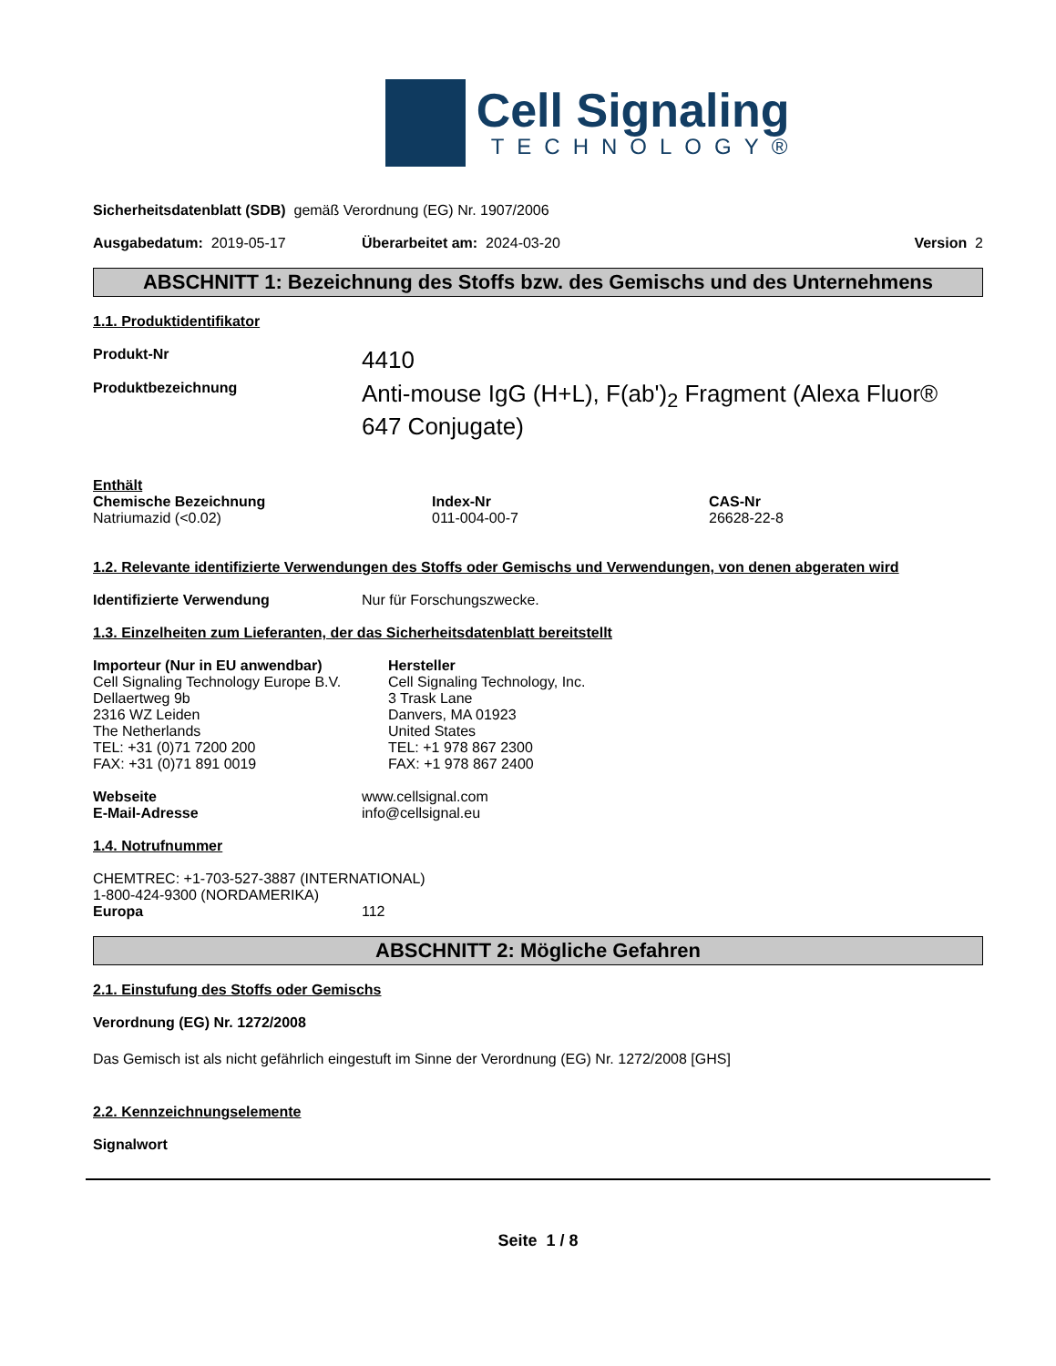Cell Signaling
TECHNOLOGY®
Sicherheitsdatenblatt (SDB) gemäß Verordnung (EG) Nr. 1907/2006
Ausgabedatum: 2019-05-17 Überarbeitet am: 2024-03-20 Version 2
ABSCHNITT 1: Bezeichnung des Stoffs bzw. des Gemischs und des Unternehmens
1.1. Produktidentifikator
Produkt-Nr
4410
Produktbezeichnung
Anti-mouse IgG (H+L), F(ab')<sub>2</sub> Fragment (Alexa Fluor® 647 Conjugate)
Enthält
Chemische Bezeichnung
Natriumazid (<0.02)
Index-Nr
011-004-00-7
CAS-Nr
26628-22-8
1.2. Relevante identifizierte Verwendungen des Stoffs oder Gemischs und Verwendungen, von denen abgeraten wird
Identifizierte Verwendung Nur für Forschungszwecke.
1.3. Einzelheiten zum Lieferanten, der das Sicherheitsdatenblatt bereitstellt
Importeur (Nur in EU anwendbar)
Cell Signaling Technology Europe B.V.
Dellaertweg 9b
2316 WZ Leiden
The Netherlands
TEL: +31 (0)71 7200 200
FAX: +31 (0)71 891 0019
Hersteller
Cell Signaling Technology, Inc.
3 Trask Lane
Danvers, MA 01923
United States
TEL: +1 978 867 2300
FAX: +1 978 867 2400
Webseite
E-Mail-Adresse
www.cellsignal.com
info@cellsignal.eu
1.4. Notrufnummer
CHEMTREC: +1-703-527-3887 (INTERNATIONAL)
1-800-424-9300 (NORDAMERIKA)
Europa 112
ABSCHNITT 2: Mögliche Gefahren
2.1. Einstufung des Stoffs oder Gemischs
Verordnung (EG) Nr. 1272/2008
Das Gemisch ist als nicht gefährlich eingestuft im Sinne der Verordnung (EG) Nr. 1272/2008 [GHS]
2.2. Kennzeichnungselemente
Signalwort
Seite 1 / 8